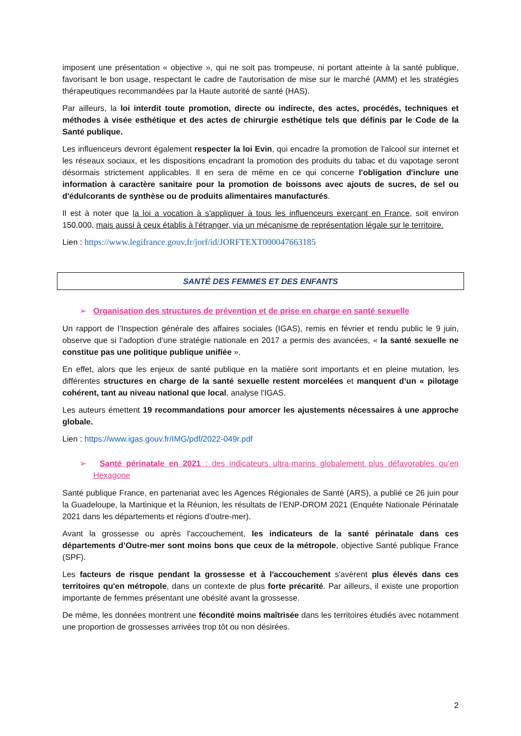imposent une présentation « objective », qui ne soit pas trompeuse, ni portant atteinte à la santé publique, favorisant le bon usage, respectant le cadre de l'autorisation de mise sur le marché (AMM) et les stratégies thérapeutiques recommandées par la Haute autorité de santé (HAS).
Par ailleurs, la loi interdit toute promotion, directe ou indirecte, des actes, procédés, techniques et méthodes à visée esthétique et des actes de chirurgie esthétique tels que définis par le Code de la Santé publique.
Les influenceurs devront également respecter la loi Evin, qui encadre la promotion de l'alcool sur internet et les réseaux sociaux, et les dispositions encadrant la promotion des produits du tabac et du vapotage seront désormais strictement applicables. Il en sera de même en ce qui concerne l'obligation d'inclure une information à caractère sanitaire pour la promotion de boissons avec ajouts de sucres, de sel ou d'édulcorants de synthèse ou de produits alimentaires manufacturés.
Il est à noter que la loi a vocation à s'appliquer à tous les influenceurs exerçant en France, soit environ 150.000, mais aussi à ceux établis à l'étranger, via un mécanisme de représentation légale sur le territoire.
Lien : https://www.legifrance.gouv.fr/jorf/id/JORFTEXT000047663185
SANTÉ DES FEMMES ET DES ENFANTS
➢ Organisation des structures de prévention et de prise en charge en santé sexuelle
Un rapport de l’Inspection générale des affaires sociales (IGAS), remis en février et rendu public le 9 juin, observe que si l’adoption d’une stratégie nationale en 2017 a permis des avancées, « la santé sexuelle ne constitue pas une politique publique unifiée ».
En effet, alors que les enjeux de santé publique en la matière sont importants et en pleine mutation, les différentes structures en charge de la santé sexuelle restent morcelées et manquent d’un « pilotage cohérent, tant au niveau national que local, analyse l'IGAS.
Les auteurs émettent 19 recommandations pour amorcer les ajustements nécessaires à une approche globale.
Lien : https://www.igas.gouv.fr/IMG/pdf/2022-049r.pdf
➢ Santé périnatale en 2021 : des indicateurs ultra-marins globalement plus défavorables qu’en Hexagone
Santé publique France, en partenariat avec les Agences Régionales de Santé (ARS), a publié ce 26 juin pour la Guadeloupe, la Martinique et la Réunion, les résultats de l’ENP-DROM 2021 (Enquête Nationale Périnatale 2021 dans les départements et régions d'outre-mer).
Avant la grossesse ou après l'accouchement, les indicateurs de la santé périnatale dans ces départements d’Outre-mer sont moins bons que ceux de la métropole, objective Santé publique France (SPF).
Les facteurs de risque pendant la grossesse et à l'accouchement s'avèrent plus élevés dans ces territoires qu'en métropole, dans un contexte de plus forte précarité. Par ailleurs, il existe une proportion importante de femmes présentant une obésité avant la grossesse.
De même, les données montrent une fécondité moins maîtrisée dans les territoires étudiés avec notamment une proportion de grossesses arrivées trop tôt ou non désirées.
2